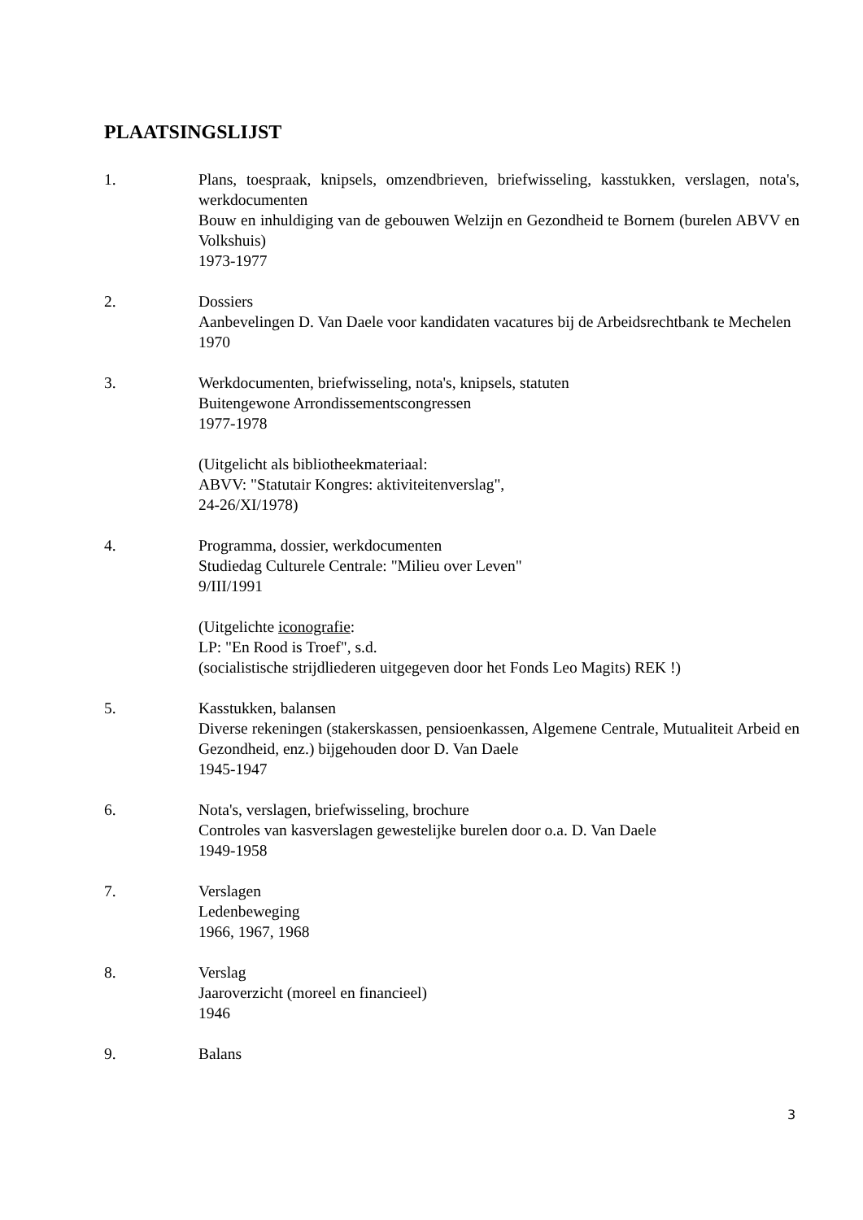PLAATSINGSLIJST
1. Plans, toespraak, knipsels, omzendbrieven, briefwisseling, kasstukken, verslagen, nota's, werkdocumenten
Bouw en inhuldiging van de gebouwen Welzijn en Gezondheid te Bornem (burelen ABVV en Volkshuis)
1973-1977
2. Dossiers
Aanbevelingen D. Van Daele voor kandidaten vacatures bij de Arbeidsrechtbank te Mechelen
1970
3. Werkdocumenten, briefwisseling, nota's, knipsels, statuten
Buitengewone Arrondissementscongressen
1977-1978
(Uitgelicht als bibliotheekmateriaal:
ABVV: "Statutair Kongres: aktiviteitenverslag",
24-26/XI/1978)
4. Programma, dossier, werkdocumenten
Studiedag Culturele Centrale: "Milieu over Leven"
9/III/1991
(Uitgelichte iconografie:
LP: "En Rood is Troef", s.d.
(socialistische strijdliederen uitgegeven door het Fonds Leo Magits) REK !)
5. Kasstukken, balansen
Diverse rekeningen (stakerskassen, pensioenkassen, Algemene Centrale, Mutualiteit Arbeid en Gezondheid, enz.) bijgehouden door D. Van Daele
1945-1947
6. Nota's, verslagen, briefwisseling, brochure
Controles van kasverslagen gewestelijke burelen door o.a. D. Van Daele
1949-1958
7. Verslagen
Ledenbeweging
1966, 1967, 1968
8. Verslag
Jaaroverzicht (moreel en financieel)
1946
9. Balans
3